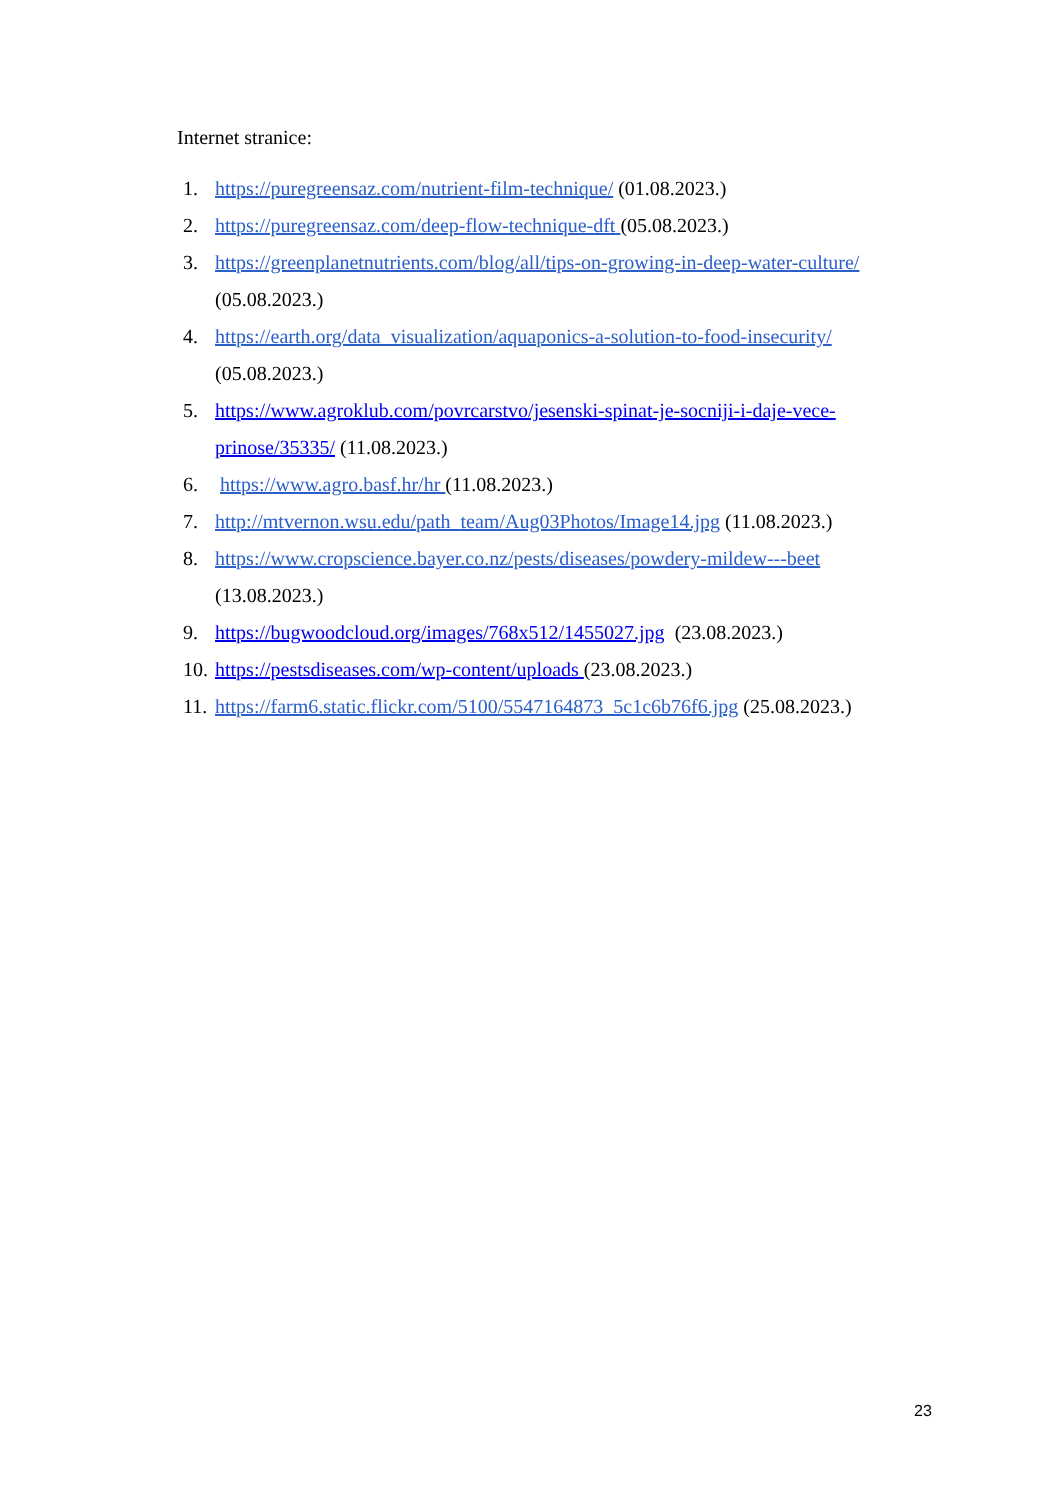Internet stranice:
1. https://puregreensaz.com/nutrient-film-technique/ (01.08.2023.)
2. https://puregreensaz.com/deep-flow-technique-dft (05.08.2023.)
3. https://greenplanetnutrients.com/blog/all/tips-on-growing-in-deep-water-culture/ (05.08.2023.)
4. https://earth.org/data_visualization/aquaponics-a-solution-to-food-insecurity/ (05.08.2023.)
5. https://www.agroklub.com/povrcarstvo/jesenski-spinat-je-socniji-i-daje-vece-prinose/35335/ (11.08.2023.)
6. https://www.agro.basf.hr/hr (11.08.2023.)
7. http://mtvernon.wsu.edu/path_team/Aug03Photos/Image14.jpg (11.08.2023.)
8. https://www.cropscience.bayer.co.nz/pests/diseases/powdery-mildew---beet (13.08.2023.)
9. https://bugwoodcloud.org/images/768x512/1455027.jpg (23.08.2023.)
10. https://pestsdiseases.com/wp-content/uploads (23.08.2023.)
11. https://farm6.static.flickr.com/5100/5547164873_5c1c6b76f6.jpg (25.08.2023.)
23